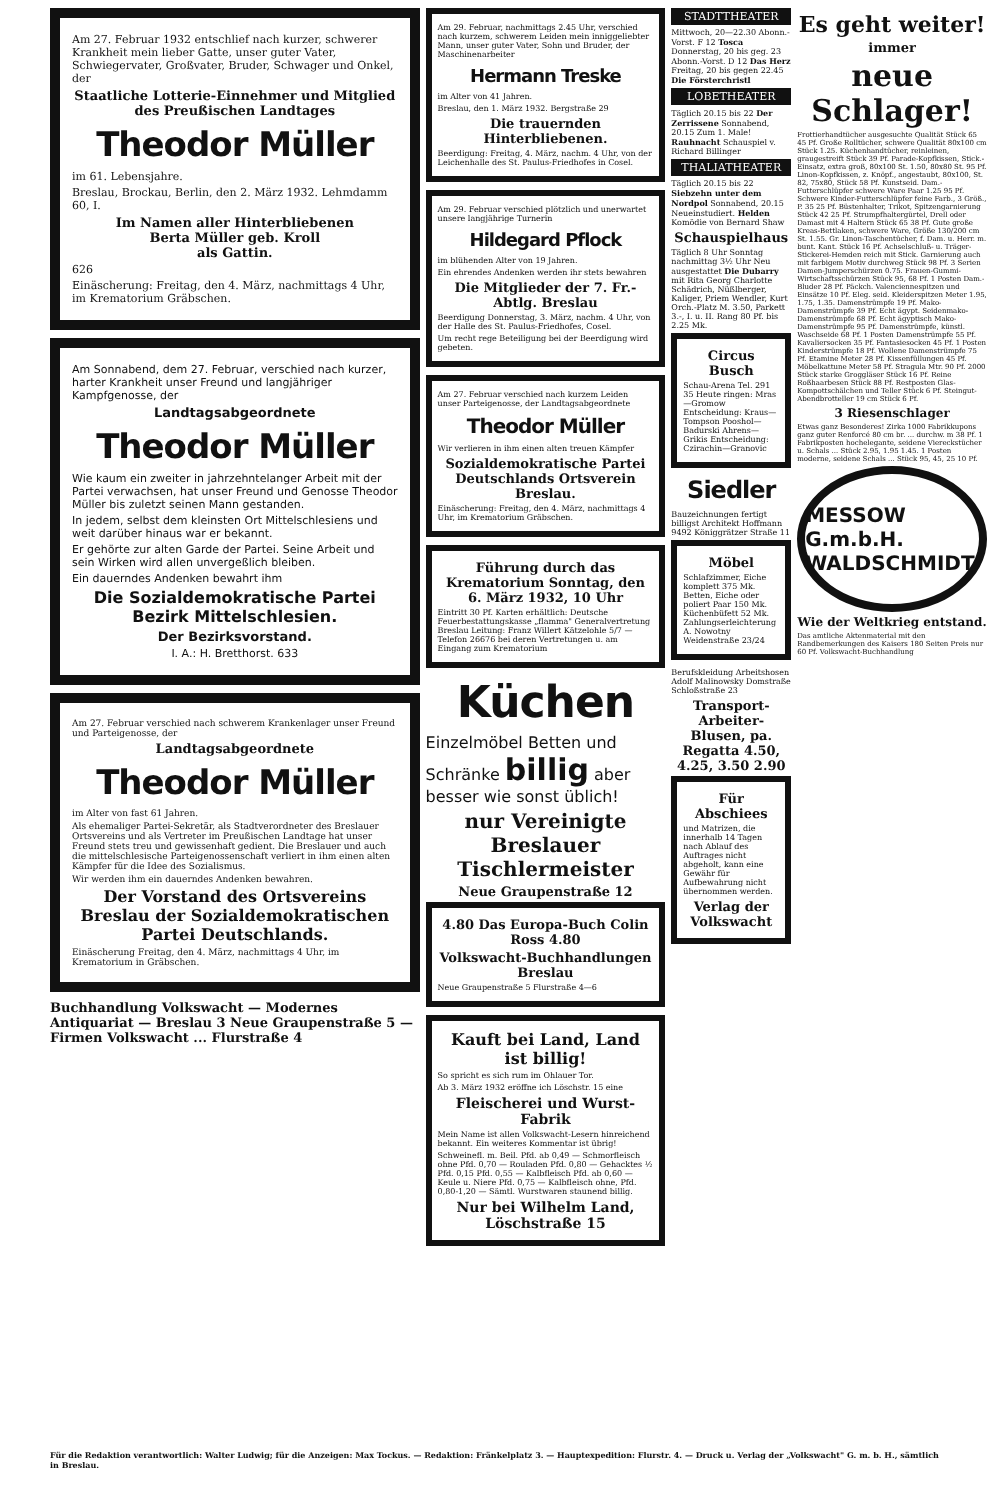Am 27. Februar 1932 entschlief nach kurzer, schwerer Krankheit mein lieber Gatte, unser guter Vater, Schwiegervater, Großvater, Bruder, Schwager und Onkel, der
Staatliche Lotterie-Einnehmer und Mitglied des Preußischen Landtages
Theodor Müller
im 61. Lebensjahre.
Breslau, Brockau, Berlin, den 2. März 1932. Lehmdamm 60, I.
Im Namen aller Hinterbliebenen
Berta Müller geb. Kroll
als Gattin.
626
Einäscherung: Freitag, den 4. März, nachmittags 4 Uhr, im Krematorium Gräbschen.
Am Sonnabend, dem 27. Februar, verschied nach kurzer, harter Krankheit unser Freund und langjähriger Kampfgenosse, der
Landtagsabgeordnete
Theodor Müller
Wie kaum ein zweiter in jahrzehntelanger Arbeit mit der Partei verwachsen, hat unser Freund und Genosse Theodor Müller bis zuletzt seinen Mann gestanden.
In jedem, selbst dem kleinsten Ort Mittelschlesiens und weit darüber hinaus war er bekannt.
Er gehörte zur alten Garde der Partei. Seine Arbeit und sein Wirken wird allen unvergeßlich bleiben.
Ein dauerndes Andenken bewahrt ihm
Die Sozialdemokratische Partei Bezirk Mittelschlesien.
Der Bezirksvorstand.
I. A.: H. Bretthorst. 633
Am 27. Februar verschied nach schwerem Krankenlager unser Freund und Parteigenosse, der
Landtagsabgeordnete
Theodor Müller
im Alter von fast 61 Jahren.
Als ehemaliger Partei-Sekretär, als Stadtverordneter des Breslauer Ortsvereins und als Vertreter im Preußischen Landtage hat unser Freund stets treu und gewissenhaft gedient. Die Breslauer und auch die mittelschlesische Parteigenossenschaft verliert in ihm einen alten Kämpfer für die Idee des Sozialismus.
Wir werden ihm ein dauerndes Andenken bewahren.
Der Vorstand des Ortsvereins Breslau der Sozialdemokratischen Partei Deutschlands.
Einäscherung Freitag, den 4. März, nachmittags 4 Uhr, im Krematorium in Gräbschen.
Buchhandlung Volkswacht — Modernes Antiquariat — Breslau 3 Neue Graupenstraße 5 — Firmen Volkswacht ... Flurstraße 4
Am 29. Februar, nachmittags 2.45 Uhr, verschied nach kurzem, schwerem Leiden mein inniggeliebter Mann, unser guter Vater, Sohn und Bruder, der Maschinenarbeiter
Hermann Treske
im Alter von 41 Jahren.
Breslau, den 1. März 1932. Bergstraße 29
Die trauernden Hinterbliebenen.
Beerdigung: Freitag, 4. März, nachm. 4 Uhr, von der Leichenhalle des St. Paulus-Friedhofes in Cosel.
Am 29. Februar verschied plötzlich und unerwartet unsere langjährige Turnerin
Hildegard Pflock
im blühenden Alter von 19 Jahren.
Ein ehrendes Andenken werden ihr stets bewahren
Die Mitglieder der 7. Fr.-Abtlg. Breslau
Beerdigung Donnerstag, 3. März, nachm. 4 Uhr, von der Halle des St. Paulus-Friedhofes, Cosel.
Um recht rege Beteiligung bei der Beerdigung wird gebeten.
Am 27. Februar verschied nach kurzem Leiden unser Parteigenosse, der Landtagsabgeordnete
Theodor Müller
Wir verlieren in ihm einen alten treuen Kämpfer
Sozialdemokratische Partei Deutschlands Ortsverein Breslau.
Einäscherung: Freitag, den 4. März, nachmittags 4 Uhr, im Krematorium Gräbschen.
Führung durch das Krematorium Sonntag, den 6. März 1932, 10 Uhr
Eintritt 30 Pf. Karten erhältlich: Deutsche Feuerbestattungskasse „flamma" Generalvertretung Breslau Leitung: Franz Willert Kätzelohle 5/7 — Telefon 26676 bei deren Vertretungen u. am Eingang zum Krematorium
Küchen
Einzelmöbel Betten und Schränke billig aber besser wie sonst üblich!
nur Vereinigte Breslauer Tischlermeister
Neue Graupenstraße 12
4.80 Das Europa-Buch Colin Ross 4.80
Volkswacht-Buchhandlungen Breslau
Neue Graupenstraße 5 Flurstraße 4—6
Kauft bei Land, Land ist billig!
So spricht es sich rum im Ohlauer Tor.
Ab 3. März 1932 eröffne ich Löschstr. 15 eine
Fleischerei und Wurst-Fabrik
Mein Name ist allen Volkswacht-Lesern hinreichend bekannt. Ein weiteres Kommentar ist übrig!
Schweinefl. m. Beil. Pfd. ab 0,49 — Schmorfleisch ohne Pfd. 0,70 — Rouladen Pfd. 0,80 — Gehacktes ½ Pfd. 0,15 Pfd. 0,55 — Kalbfleisch Pfd. ab 0,60 — Keule u. Niere Pfd. 0,75 — Kalbfleisch ohne, Pfd. 0,80-1,20 — Sämtl. Wurstwaren staunend billig.
Nur bei Wilhelm Land, Löschstraße 15
STADTTHEATER
Mittwoch, 20—22.30 Abonn.-Vorst. F 12 Tosca Donnerstag, 20 bis geg. 23 Abonn.-Vorst. D 12 Das Herz Freitag, 20 bis gegen 22.45 Die Försterchristl
LOBETHEATER
Täglich 20.15 bis 22 Der Zerrissene Sonnabend, 20.15 Zum 1. Male! Rauhnacht Schauspiel v. Richard Billinger
THALIATHEATER
Täglich 20.15 bis 22 Siebzehn unter dem Nordpol Sonnabend, 20.15 Neueinstudiert. Helden Komödie von Bernard Shaw
Schauspielhaus
Täglich 8 Uhr Sonntag nachmittag 3½ Uhr Neu ausgestattet Die Dubarry mit Rita Georg Charlotte Schädrich, Nüßlberger, Kaliger, Priem Wendler, Kurt Orch.-Platz M. 3.50, Parkett 3.-, I. u. II. Rang 80 Pf. bis 2.25 Mk.
Circus Busch
Schau-Arena Tel. 291 35 Heute ringen: Mras—Gromow Entscheidung: Kraus—Tompson Pooshol—Badurski Ahrens—Grikis Entscheidung: Czirachin—Granovic
Siedler
Bauzeichnungen fertigt billigst Architekt Hoffmann 9492 Königgrätzer Straße 11
Möbel
Schlafzimmer, Eiche komplett 375 Mk. Betten, Eiche oder poliert Paar 150 Mk. Küchenbüfett 52 Mk. Zahlungserleichterung A. Nowotny Weidenstraße 23/24
Berufskleidung Arbeitshosen Adolf Malinowsky Domstraße Schloßstraße 23
Transport-Arbeiter-Blusen, pa. Regatta 4.50, 4.25, 3.50 2.90
Für Abschiees
und Matrizen, die innerhalb 14 Tagen nach Ablauf des Auftrages nicht abgeholt, kann eine Gewähr für Aufbewahrung nicht übernommen werden.
Verlag der Volkswacht
Es geht weiter!
immer
neue Schlager!
Frottierhandtücher ausgesuchte Qualität Stück 65 45 Pf. Große Rolltücher, schwere Qualität 80x100 cm Stück 1.25. Küchenhandtücher, reinleinen, graugestreift Stück 39 Pf. Parade-Kopfkissen, Stick.-Einsatz, extra groß, 80x100 St. 1.50, 80x80 St. 95 Pf. Linon-Kopfkissen, z. Knöpf., angestaubt, 80x100, St. 82, 75x80, Stück 58 Pf. Kunstseid. Dam.-Futterschlüpfer schwere Ware Paar 1.25 95 Pf. Schwere Kinder-Futterschlüpfer feine Farb., 3 Größ., P. 35 25 Pf. Büstenhalter, Trikot, Spitzengarnierung Stück 42 25 Pf. Strumpfhaltergürtel, Drell oder Damast mit 4 Haltern Stück 65 38 Pf. Gute große Kreas-Bettlaken, schwere Ware, Größe 130/200 cm St. 1.55. Gr. Linon-Taschentücher, f. Dam. u. Herr. m. bunt. Kant. Stück 16 Pf. Achselschluß- u. Träger-Stickerei-Hemden reich mit Stick. Garnierung auch mit farbigem Motiv durchweg Stück 98 Pf. 3 Serien Damen-Jumperschürzen 0.75. Frauen-Gummi-Wirtschaftsschürzen Stück 95, 68 Pf. 1 Posten Dam.-Bluder 28 Pf. Päckch. Valenciennespitzen und Einsätze 10 Pf. Eleg. seid. Kleiderspitzen Meter 1.95, 1.75, 1.35. Damenstrümpfe 19 Pf. Mako-Damenstrümpfe 39 Pf. Echt ägypt. Seidenmako-Damenstrümpfe 68 Pf. Echt ägyptisch Mako-Damenstrümpfe 95 Pf. Damenstrümpfe, künstl. Waschseide 68 Pf. 1 Posten Damenstrümpfe 55 Pf. Kavaliersocken 35 Pf. Fantasiesocken 45 Pf. 1 Posten Kinderstrümpfe 18 Pf. Wollene Damenstrümpfe 75 Pf. Etamine Meter 28 Pf. Kissenfüllungen 45 Pf. Möbelkattune Meter 58 Pf. Stragula Mtr. 90 Pf. 2000 Stück starke Groggläser Stück 16 Pf. Reine Roßhaarbesen Stück 88 Pf. Restposten Glas-Kompottschälchen und Teller Stück 6 Pf. Steingut-Abendbrotteller 19 cm Stück 6 Pf.
3 Riesenschlager
Etwas ganz Besonderes! Zirka 1000 Fabrikkupons ganz guter Renforcé 80 cm br. ... durchw. m 38 Pf. 1 Fabrikposten hochelegante, seidene Viereckstücher u. Schals ... Stück 2.95, 1.95 1.45. 1 Posten moderne, seidene Schals ... Stück 95, 45, 25 10 Pf.
MESSOW G.m.b.H. WALDSCHMIDT
Wie der Weltkrieg entstand.
Das amtliche Aktenmaterial mit den Randbemerkungen des Kaisers 180 Seiten Preis nur 60 Pf. Volkswacht-Buchhandlung
Für die Redaktion verantwortlich: Walter Ludwig; für die Anzeigen: Max Tockus. — Redaktion: Fränkelplatz 3. — Hauptexpedition: Flurstr. 4. — Druck u. Verlag der „Volkswacht" G. m. b. H., sämtlich in Breslau.